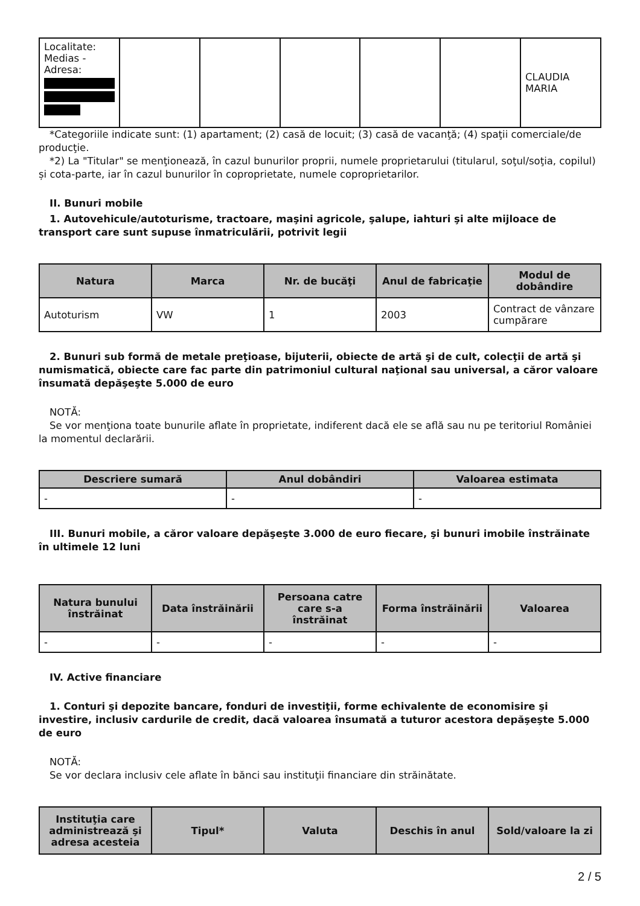| Localitate: Medias - Adresa: | | | | | | CLAUDIA MARIA |
*Categoriile indicate sunt: (1) apartament; (2) casă de locuit; (3) casă de vacanţă; (4) spaţii comerciale/de producţie.
*2) La "Titular" se menţionează, în cazul bunurilor proprii, numele proprietarului (titularul, soţul/soţia, copilul) și cota-parte, iar în cazul bunurilor în coproprietate, numele coproprietarilor.
II. Bunuri mobile
1. Autovehicule/autoturisme, tractoare, maşini agricole, şalupe, iahturi şi alte mijloace de transport care sunt supuse înmatriculării, potrivit legii
| Natura | Marca | Nr. de bucăţi | Anul de fabricaţie | Modul de dobândire |
| --- | --- | --- | --- | --- |
| Autoturism | VW | 1 | 2003 | Contract de vânzare cumpărare |
2. Bunuri sub formă de metale preţioase, bijuterii, obiecte de artă şi de cult, colecţii de artă şi numismatică, obiecte care fac parte din patrimoniul cultural naţional sau universal, a căror valoare însumată depăşeşte 5.000 de euro
NOTĂ:
Se vor menţiona toate bunurile aflate în proprietate, indiferent dacă ele se află sau nu pe teritoriul României la momentul declarării.
| Descriere sumară | Anul dobândiri | Valoarea estimata |
| --- | --- | --- |
| - | - | - |
III. Bunuri mobile, a căror valoare depăşeşte 3.000 de euro fiecare, şi bunuri imobile înstrăinate în ultimele 12 luni
| Natura bunului înstrăinat | Data înstrăinării | Persoana catre care s-a înstrăinat | Forma înstrăinării | Valoarea |
| --- | --- | --- | --- | --- |
| - | - | - | - | - |
IV. Active financiare
1. Conturi şi depozite bancare, fonduri de investiţii, forme echivalente de economisire şi investire, inclusiv cardurile de credit, dacă valoarea însumată a tuturor acestora depăşeşte 5.000 de euro
NOTĂ:
Se vor declara inclusiv cele aflate în bănci sau instituţii financiare din străinătate.
| Instituţia care administrează şi adresa acesteia | Tipul* | Valuta | Deschis în anul | Sold/valoare la zi |
| --- | --- | --- | --- | --- |
2 / 5